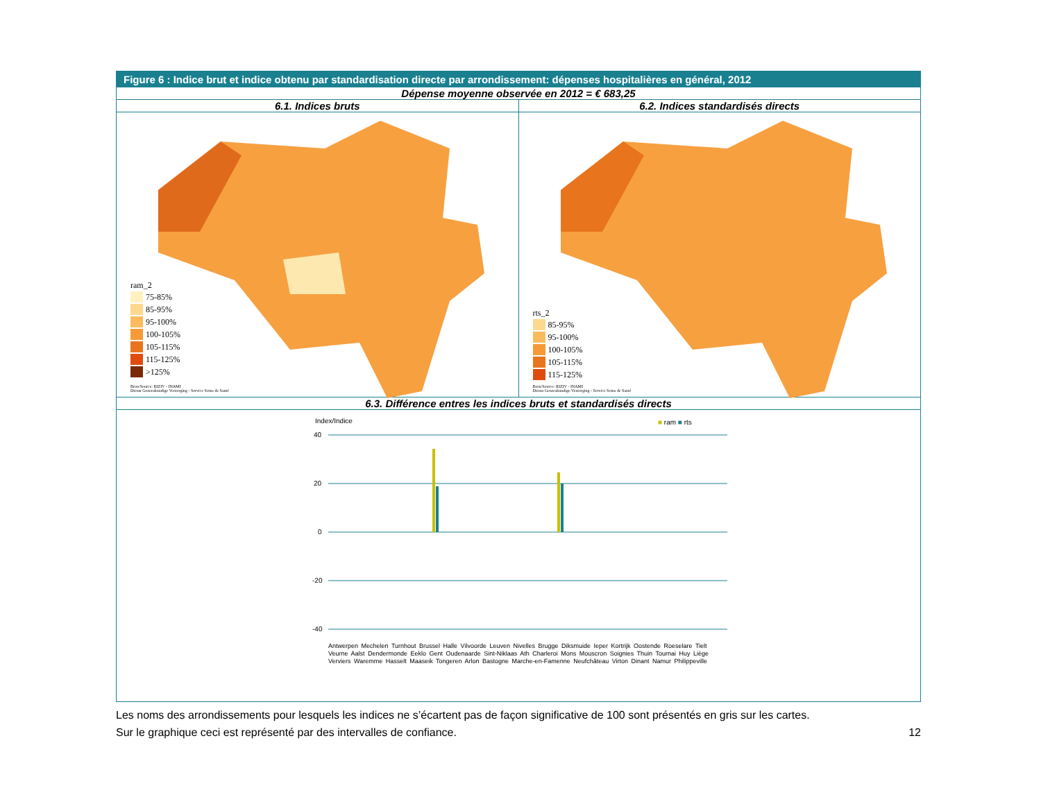Figure 6 : Indice brut et indice obtenu par standardisation directe par arrondissement: dépenses hospitalières en général, 2012
Dépense moyenne observée en 2012 = € 683,25
6.1. Indices bruts
ram_2
75-85%
85-95%
95-100%
100-105%
105-115%
115-125%
>125%
Bron/Source: RIZIV - INAMI
Dienst Geneeskundige Verzorging - Service Soins de Santé
6.2. Indices standardisés directs
rts_2
85-95%
95-100%
100-105%
105-115%
115-125%
Bron/Source: RIZIV - INAMI
Dienst Geneeskundige Verzorging - Service Soins de Santé
6.3. Différence entres les indices bruts et standardisés directs
Index/Indice ■ ram ■ rts
40
20
0
-20
-40
Antwerpen Mechelen Turnhout Brussel Halle Vilvoorde Leuven Nivelles Brugge Diksmuide Ieper Kortrijk Oostende Roeselare Tielt Veurne Aalst Dendermonde Eeklo Gent Oudenaarde Sint-Niklaas Ath Charleroi Mons Mouscron Soignies Thuin Tournai Huy Liège Verviers Waremme Hasselt Maaseik Tongeren Arlon Bastogne Marche-en-Famenne Neufchâteau Virton Dinant Namur Philippeville
Les noms des arrondissements pour lesquels les indices ne s’écartent pas de façon significative de 100 sont présentés en gris sur les cartes.
Sur le graphique ceci est représenté par des intervalles de confiance.
12